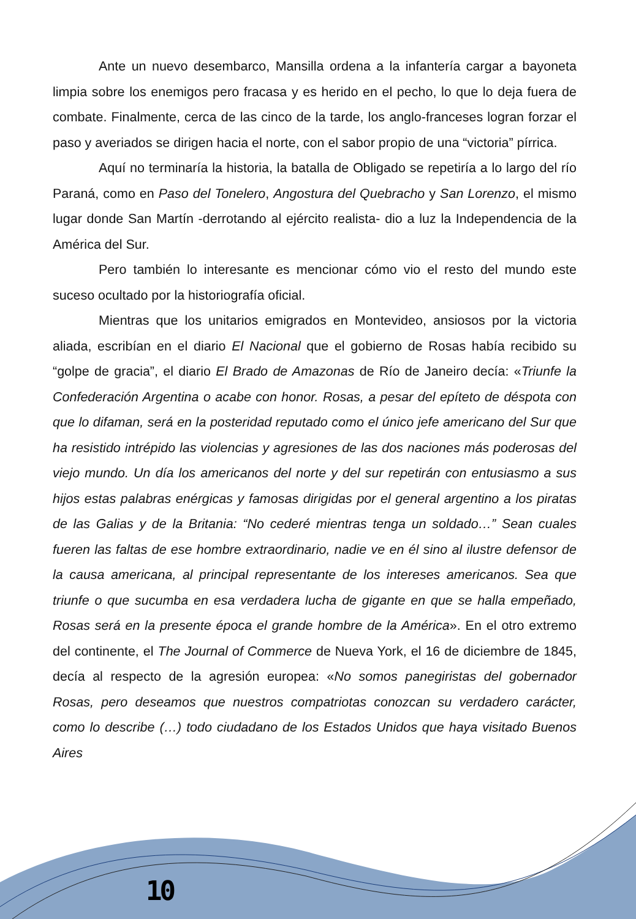Ante un nuevo desembarco, Mansilla ordena a la infantería cargar a bayoneta limpia sobre los enemigos pero fracasa y es herido en el pecho, lo que lo deja fuera de combate. Finalmente, cerca de las cinco de la tarde, los anglo-franceses logran forzar el paso y averiados se dirigen hacia el norte, con el sabor propio de una “victoria” pírrica.
Aquí no terminaría la historia, la batalla de Obligado se repetiría a lo largo del río Paraná, como en Paso del Tonelero, Angostura del Quebracho y San Lorenzo, el mismo lugar donde San Martín -derrotando al ejército realista- dio a luz la Independencia de la América del Sur.
Pero también lo interesante es mencionar cómo vio el resto del mundo este suceso ocultado por la historiografía oficial.
Mientras que los unitarios emigrados en Montevideo, ansiosos por la victoria aliada, escribían en el diario El Nacional que el gobierno de Rosas había recibido su “golpe de gracia”, el diario El Brado de Amazonas de Río de Janeiro decía: «Triunfe la Confederación Argentina o acabe con honor. Rosas, a pesar del epíteto de déspota con que lo difaman, será en la posteridad reputado como el único jefe americano del Sur que ha resistido intrépido las violencias y agresiones de las dos naciones más poderosas del viejo mundo. Un día los americanos del norte y del sur repetirán con entusiasmo a sus hijos estas palabras enérgicas y famosas dirigidas por el general argentino a los piratas de las Galias y de la Britania: “No cederé mientras tenga un soldado…” Sean cuales fueren las faltas de ese hombre extraordinario, nadie ve en él sino al ilustre defensor de la causa americana, al principal representante de los intereses americanos. Sea que triunfe o que sucumba en esa verdadera lucha de gigante en que se halla empeñado, Rosas será en la presente época el grande hombre de la América». En el otro extremo del continente, el The Journal of Commerce de Nueva York, el 16 de diciembre de 1845, decía al respecto de la agresión europea: «No somos panegiristas del gobernador Rosas, pero deseamos que nuestros compatriotas conozcan su verdadero carácter, como lo describe (…) todo ciudadano de los Estados Unidos que haya visitado Buenos Aires
10